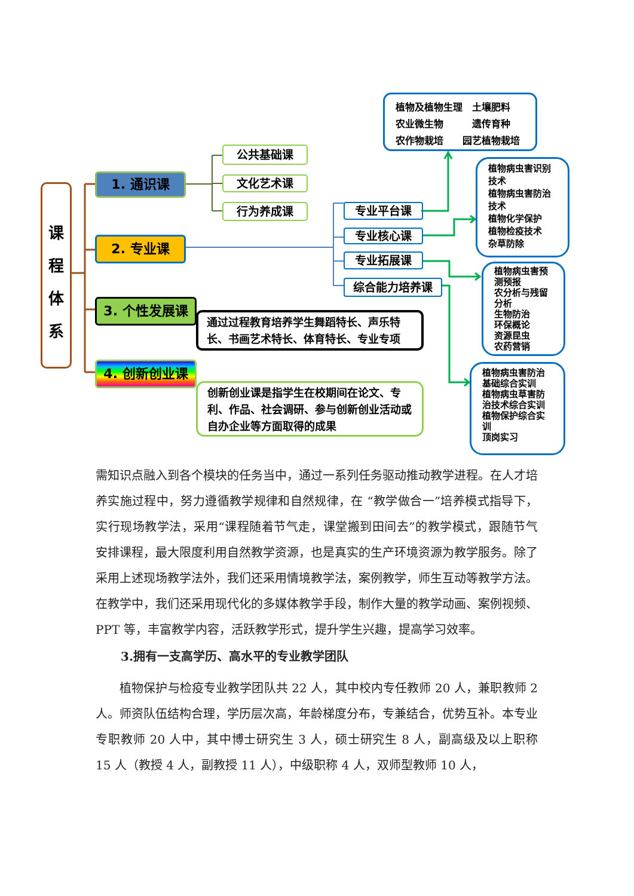课
程
体
系
1. 通识课
2. 专业课
3. 个性发展课
4. 创新创业课
公共基础课
文化艺术课
行为养成课 专业平台课
专业核心课
专业拓展课
综合能力培养课
植物及植物生理　土壤肥料
农业微生物　　　遗传育种
农作物栽培　　园艺植物栽培
植物病虫害识别技术
植物病虫害防治技术
植物化学保护
植物检疫技术
杂草防除
植物病虫害预测预报
农分析与残留分析
生物防治
环保概论
资源昆虫
农药营销
植物病虫害防治基础综合实训
植物病虫草害防治技术综合实训
植物保护综合实训
顶岗实习
通过过程教育培养学生舞蹈特长、声乐特长、书画艺术特长、体育特长、专业专项
创新创业课是指学生在校期间在论文、专利、作品、社会调研、参与创新创业活动或自办企业等方面取得的成果
需知识点融入到各个模块的任务当中，通过一系列任务驱动推动教学进程。在人才培养实施过程中，努力遵循教学规律和自然规律，在 “教学做合一”培养模式指导下，实行现场教学法，采用“课程随着节气走，课堂搬到田间去”的教学模式，跟随节气安排课程，最大限度利用自然教学资源，也是真实的生产环境资源为教学服务。除了采用上述现场教学法外，我们还采用情境教学法，案例教学，师生互动等教学方法。在教学中，我们还采用现代化的多媒体教学手段，制作大量的教学动画、案例视频、PPT 等，丰富教学内容，活跃教学形式，提升学生兴趣，提高学习效率。
3.拥有一支高学历、高水平的专业教学团队
植物保护与检疫专业教学团队共 22 人，其中校内专任教师 20 人，兼职教师 2 人。师资队伍结构合理，学历层次高，年龄梯度分布，专兼结合，优势互补。本专业专职教师 20 人中，其中博士研究生 3 人，硕士研究生 8 人，副高级及以上职称 15 人（教授 4 人，副教授 11 人），中级职称 4 人，双师型教师 10 人，